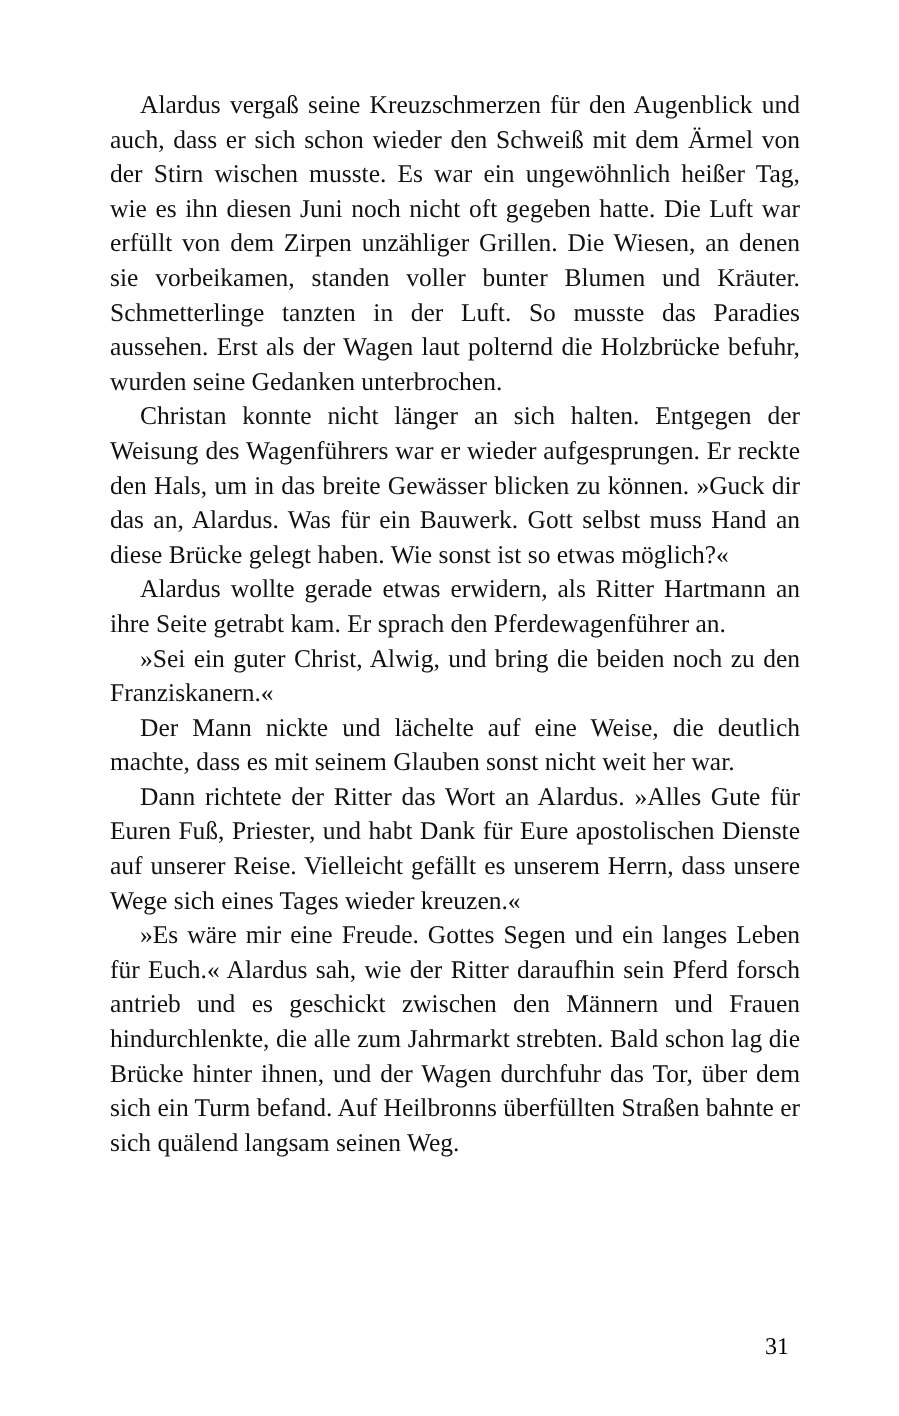Alardus vergaß seine Kreuzschmerzen für den Augenblick und auch, dass er sich schon wieder den Schweiß mit dem Ärmel von der Stirn wischen musste. Es war ein ungewöhnlich heißer Tag, wie es ihn diesen Juni noch nicht oft gegeben hatte. Die Luft war erfüllt von dem Zirpen unzähliger Grillen. Die Wiesen, an denen sie vorbeikamen, standen voller bunter Blumen und Kräuter. Schmetterlinge tanzten in der Luft. So musste das Paradies aussehen. Erst als der Wagen laut polternd die Holzbrücke befuhr, wurden seine Gedanken unterbrochen.
Christan konnte nicht länger an sich halten. Entgegen der Weisung des Wagenführers war er wieder aufgesprungen. Er reckte den Hals, um in das breite Gewässer blicken zu können. »Guck dir das an, Alardus. Was für ein Bauwerk. Gott selbst muss Hand an diese Brücke gelegt haben. Wie sonst ist so etwas möglich?«
Alardus wollte gerade etwas erwidern, als Ritter Hartmann an ihre Seite getrabt kam. Er sprach den Pferdewagenführer an.
»Sei ein guter Christ, Alwig, und bring die beiden noch zu den Franziskanern.«
Der Mann nickte und lächelte auf eine Weise, die deutlich machte, dass es mit seinem Glauben sonst nicht weit her war.
Dann richtete der Ritter das Wort an Alardus. »Alles Gute für Euren Fuß, Priester, und habt Dank für Eure apostolischen Dienste auf unserer Reise. Vielleicht gefällt es unserem Herrn, dass unsere Wege sich eines Tages wieder kreuzen.«
»Es wäre mir eine Freude. Gottes Segen und ein langes Leben für Euch.« Alardus sah, wie der Ritter daraufhin sein Pferd forsch antrieb und es geschickt zwischen den Männern und Frauen hindurchlenkte, die alle zum Jahrmarkt strebten. Bald schon lag die Brücke hinter ihnen, und der Wagen durchfuhr das Tor, über dem sich ein Turm befand. Auf Heilbronns überfüllten Straßen bahnte er sich quälend langsam seinen Weg.
31